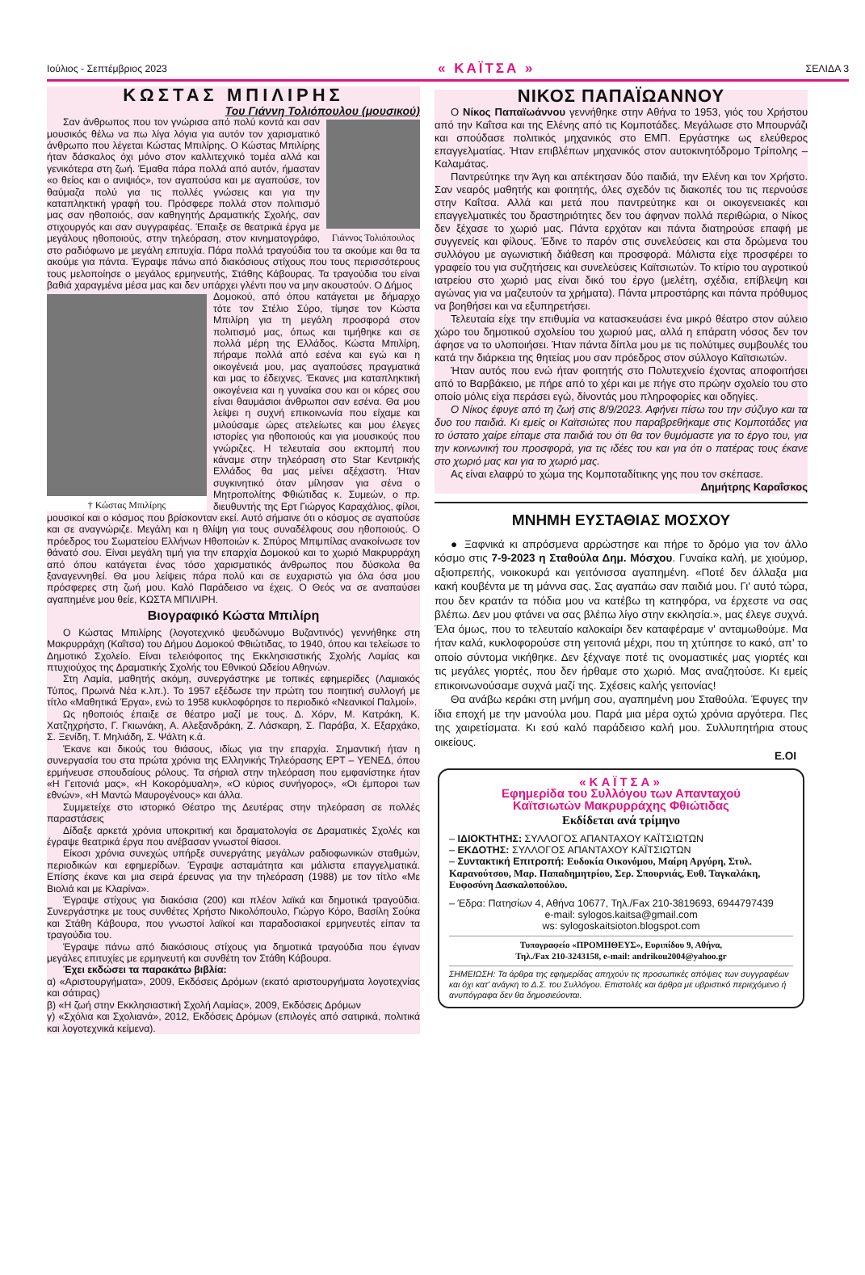Ιούλιος - Σεπτέμβριος 2023 « ΚΑΪΤΣΑ » ΣΕΛΙΔΑ 3
ΚΩΣΤΑΣ ΜΠΙΛΙΡΗΣ
Του Γιάννη Τολιόπουλου (μουσικού)
Γιάννος Τολιόπουλος
Σαν άνθρωπος που τον γνώρισα από πολύ κοντά και σαν μουσικός θέλω να πω λίγα λόγια για αυτόν τον χαρισματικό άνθρωπο που λέγεται Κώστας Μπιλίρης. Ο Κώστας Μπιλίρης ήταν δάσκαλος όχι μόνο στον καλλιτεχνικό τομέα αλλά και γενικότερα στη ζωή. Έμαθα πάρα πολλά από αυτόν, ήμασταν «ο θείος και ο ανιψιός», τον αγαπούσα και με αγαπούσε, τον θαύμαζα πολύ για τις πολλές γνώσεις και για την καταπληκτική γραφή του. Πρόσφερε πολλά στον πολιτισμό μας σαν ηθοποιός, σαν καθηγητής Δραματικής Σχολής, σαν στιχουργός και σαν συγγραφέας. Έπαιξε σε θεατρικά έργα με μεγάλους ηθοποιούς, στην τηλεόραση, στον κινηματογράφο, στο ραδιόφωνο με μεγάλη επιτυχία. Πάρα πολλά τραγούδια του τα ακούμε και θα τα ακούμε για πάντα. Έγραψε πάνω από διακόσιους στίχους που τους περισσότερους τους μελοποίησε ο μεγάλος ερμηνευτής, Στάθης Κάβουρας. Τα τραγούδια του είναι βαθιά χαραγμένα μέσα μας και δεν υπάρχει γλέντι που να μην ακουστούν. Ο Δήμος
† Κώστας Μπιλίρης
Δομοκού, από όπου κατάγεται με δήμαρχο τότε τον Στέλιο Σύρο, τίμησε τον Κώστα Μπιλίρη για τη μεγάλη προσφορά στον πολιτισμό μας, όπως και τιμήθηκε και σε πολλά μέρη της Ελλάδος. Κώστα Μπιλίρη, πήραμε πολλά από εσένα και εγώ και η οικογένειά μου, μας αγαπούσες πραγματικά και μας το έδειχνες. Έκανες μια καταπληκτική οικογένεια και η γυναίκα σου και οι κόρες σου είναι θαυμάσιοι άνθρωποι σαν εσένα. Θα μου λείψει η συχνή επικοινωνία που είχαμε και μιλούσαμε ώρες ατελείωτες και μου έλεγες ιστορίες για ηθοποιούς και για μουσικούς που γνώριζες. Η τελευταία σου εκπομπή που κάναμε στην τηλεόραση στο Star Κεντρικής Ελλάδος θα μας μείνει αξέχαστη. Ήταν συγκινητικό όταν μίλησαν για σένα ο Μητροπολίτης Φθιώτιδας κ. Συμεών, ο πρ. διευθυντής της Ερτ Γιώργος Καραχάλιος, φίλοι, μουσικοί και ο κόσμος που βρίσκονταν εκεί. Αυτό σήμαινε ότι ο κόσμος σε αγαπούσε και σε αναγνώριζε. Μεγάλη και η θλίψη για τους συναδέλφους σου ηθοποιούς. Ο πρόεδρος του Σωματείου Ελλήνων Ηθοποιών κ. Σπύρος Μπιμπίλας ανακοίνωσε τον θάνατό σου. Είναι μεγάλη τιμή για την επαρχία Δομοκού και το χωριό Μακρυρράχη από όπου κατάγεται ένας τόσο χαρισματικός άνθρωπος που δύσκολα θα ξαναγεννηθεί. Θα μου λείψεις πάρα πολύ και σε ευχαριστώ για όλα όσα μου πρόσφερες στη ζωή μου. Καλό Παράδεισο να έχεις. Ο Θεός να σε αναπαύσει αγαπημένε μου θείε, ΚΩΣΤΑ ΜΠΙΛΙΡΗ.
Βιογραφικό Κώστα Μπιλίρη
Ο Κώστας Μπιλίρης (λογοτεχνικό ψευδώνυμο Βυζαντινός) γεννήθηκε στη Μακρυρράχη (Καΐτσα) του Δήμου Δομοκού Φθιώτιδας, το 1940, όπου και τελείωσε το Δημοτικό Σχολείο. Είναι τελειόφοιτος της Εκκλησιαστικής Σχολής Λαμίας και πτυχιούχος της Δραματικής Σχολής του Εθνικού Ωδείου Αθηνών.
Στη Λαμία, μαθητής ακόμη, συνεργάστηκε με τοπικές εφημερίδες (Λαμιακός Τύπος, Πρωινά Νέα κ.λπ.). Το 1957 εξέδωσε την πρώτη του ποιητική συλλογή με τίτλο «Μαθητικά Έργα», ενώ το 1958 κυκλοφόρησε το περιοδικό «Νεανικοί Παλμοί».
Ως ηθοποιός έπαιξε σε θέατρο μαζί με τους. Δ. Χόρν, Μ. Κατράκη, Κ. Χατζηχρήστο, Γ. Γκιωνάκη, Α. Αλεξανδράκη, Ζ. Λάσκαρη, Σ. Παράβα, Χ. Εξαρχάκο, Σ. Ξενίδη, Τ. Μηλιάδη, Σ. Ψάλτη κ.ά.
Έκανε και δικούς του θιάσους, ιδίως για την επαρχία. Σημαντική ήταν η συνεργασία του στα πρώτα χρόνια της Ελληνικής Τηλεόρασης ΕΡΤ – ΥΕΝΕΔ, όπου ερμήνευσε σπουδαίους ρόλους. Τα σήριαλ στην τηλεόραση που εμφανίστηκε ήταν «Η Γειτονιά μας», «Η Κοκορόμυαλη», «Ο κύριος συνήγορος», «Οι έμποροι των εθνών», «Η Μαντώ Μαυρογένους» και άλλα.
Συμμετείχε στο ιστορικό Θέατρο της Δευτέρας στην τηλεόραση σε πολλές παραστάσεις
Δίδαξε αρκετά χρόνια υποκριτική και δραματολογία σε Δραματικές Σχολές και έγραψε θεατρικά έργα που ανέβασαν γνωστοί θίασοι.
Είκοσι χρόνια συνεχώς υπήρξε συνεργάτης μεγάλων ραδιοφωνικών σταθμών, περιοδικών και εφημερίδων. Έγραψε ασταμάτητα και μάλιστα επαγγελματικά. Επίσης έκανε και μια σειρά έρευνας για την τηλεόραση (1988) με τον τίτλο «Με Βιολιά και με Κλαρίνα».
Έγραψε στίχους για διακόσια (200) και πλέον λαϊκά και δημοτικά τραγούδια. Συνεργάστηκε με τους συνθέτες Χρήστο Νικολόπουλο, Γιώργο Κόρο, Βασίλη Σούκα και Στάθη Κάβουρα, που γνωστοί λαϊκοί και παραδοσιακοί ερμηνευτές είπαν τα τραγούδια του.
Έγραψε πάνω από διακόσιους στίχους για δημοτικά τραγούδια που έγιναν μεγάλες επιτυχίες με ερμηνευτή και συνθέτη τον Στάθη Κάβουρα.
Έχει εκδώσει τα παρακάτω βιβλία:
α) «Αριστουργήματα», 2009, Εκδόσεις Δρόμων (εκατό αριστουργήματα λογοτεχνίας και σάτιρας)
β) «Η ζωή στην Εκκλησιαστική Σχολή Λαμίας», 2009, Εκδόσεις Δρόμων
γ) «Σχόλια και Σχολιανά», 2012, Εκδόσεις Δρόμων (επιλογές από σατιρικά, πολιτικά και λογοτεχνικά κείμενα).
ΝΙΚΟΣ ΠΑΠΑΪΩΑΝΝΟΥ
Ο Νίκος Παπαϊωάννου γεννήθηκε στην Αθήνα το 1953, γιός του Χρήστου από την Καΐτσα και της Ελένης από τις Κομποτάδες. Μεγάλωσε στο Μπουρνάζι και σπούδασε πολιτικός μηχανικός στο ΕΜΠ. Εργάστηκε ως ελεύθερος επαγγελματίας. Ήταν επιβλέπων μηχανικός στον αυτοκινητόδρομο Τρίπολης – Καλαμάτας.
Παντρεύτηκε την Άγη και απέκτησαν δύο παιδιά, την Ελένη και τον Χρήστο. Σαν νεαρός μαθητής και φοιτητής, όλες σχεδόν τις διακοπές του τις περνούσε στην Καΐτσα. Αλλά και μετά που παντρεύτηκε και οι οικογενειακές και επαγγελματικές του δραστηριότητες δεν του άφηναν πολλά περιθώρια, ο Νίκος δεν ξέχασε το χωριό μας. Πάντα ερχόταν και πάντα διατηρούσε επαφή με συγγενείς και φίλους. Έδινε το παρόν στις συνελεύσεις και στα δρώμενα του συλλόγου με αγωνιστική διάθεση και προσφορά. Μάλιστα είχε προσφέρει το γραφείο του για συζητήσεις και συνελεύσεις Καϊτσιωτών. Το κτίριο του αγροτικού ιατρείου στο χωριό μας είναι δικό του έργο (μελέτη, σχέδια, επίβλεψη και αγώνας για να μαζευτούν τα χρήματα). Πάντα μπροστάρης και πάντα πρόθυμος να βοηθήσει και να εξυπηρετήσει.
Τελευταία είχε την επιθυμία να κατασκευάσει ένα μικρό θέατρο στον αύλειο χώρο του δημοτικού σχολείου του χωριού μας, αλλά η επάρατη νόσος δεν τον άφησε να το υλοποιήσει. Ήταν πάντα δίπλα μου με τις πολύτιμες συμβουλές του κατά την διάρκεια της θητείας μου σαν πρόεδρος στον σύλλογο Καϊτσιωτών.
Ήταν αυτός που ενώ ήταν φοιτητής στο Πολυτεχνείο έχοντας αποφοιτήσει από το Βαρβάκειο, με πήρε από το χέρι και με πήγε στο πρώην σχολείο του στο οποίο μόλις είχα περάσει εγώ, δίνοντάς μου πληροφορίες και οδηγίες.
Ο Νίκος έφυγε από τη ζωή στις 8/9/2023. Αφήνει πίσω του την σύζυγο και τα δυο του παιδιά. Κι εμείς οι Καϊτσιώτες που παραβρεθήκαμε στις Κομποτάδες για το ύστατο χαίρε είπαμε στα παιδιά του ότι θα τον θυμόμαστε για το έργο του, για την κοινωνική του προσφορά, για τις ιδέες του και για ότι ο πατέρας τους έκανε στο χωριό μας και για το χωριό μας.
Ας είναι ελαφρύ το χώμα της Κομποταδίτικης γης που τον σκέπασε.
Δημήτρης Καραΐσκος
ΜΝΗΜΗ ΕΥΣΤΑΘΙΑΣ ΜΟΣΧΟΥ
● Ξαφνικά κι απρόσμενα αρρώστησε και πήρε το δρόμο για τον άλλο κόσμο στις 7-9-2023 η Σταθούλα Δημ. Μόσχου. Γυναίκα καλή, με χιούμορ, αξιοπρεπής, νοικοκυρά και γειτόνισσα αγαπημένη. «Ποτέ δεν άλλαξα μια κακή κουβέντα με τη μάννα σας. Σας αγαπάω σαν παιδιά μου. Γι' αυτό τώρα, που δεν κρατάν τα πόδια μου να κατέβω τη κατηφόρα, να έρχεστε να σας βλέπω. Δεν μου φτάνει να σας βλέπω λίγο στην εκκλησία.», μας έλεγε συχνά. Έλα όμως, που το τελευταίο καλοκαίρι δεν καταφέραμε ν' ανταμωθούμε. Μα ήταν καλά, κυκλοφορούσε στη γειτονιά μέχρι, που τη χτύπησε το κακό, απ' το οποίο σύντομα νικήθηκε. Δεν ξέχναγε ποτέ τις ονομαστικές μας γιορτές και τις μεγάλες γιορτές, που δεν ήρθαμε στο χωριό. Μας αναζητούσε. Κι εμείς επικοινωνούσαμε συχνά μαζί της. Σχέσεις καλής γειτονίας!
Θα ανάβω κεράκι στη μνήμη σου, αγαπημένη μου Σταθούλα. Έφυγες την ίδια εποχή με την μανούλα μου. Παρά μια μέρα οχτώ χρόνια αργότερα. Πες της χαιρετίσματα. Κι εσύ καλό παράδεισο καλή μου. Συλλυπητήρια στους οικείους.
Ε.ΟΙ
«ΚΑΪΤΣΑ»
Εφημερίδα του Συλλόγου των Απανταχού
Καϊτσιωτών Μακρυρράχης Φθιώτιδας
Εκδίδεται ανά τρίμηνο
– ΙΔΙΟΚΤΗΤΗΣ: ΣΥΛΛΟΓΟΣ ΑΠΑΝΤΑΧΟΥ ΚΑΪΤΣΙΩΤΩΝ
– ΕΚΔΟΤΗΣ: ΣΥΛΛΟΓΟΣ ΑΠΑΝΤΑΧΟΥ ΚΑΪΤΣΙΩΤΩΝ
– Συντακτική Επιτροπή: Ευδοκία Οικονόμου, Μαίρη Αργύρη, Στυλ. Καρανούτσου, Μαρ. Παπαδημητρίου, Σερ. Σπουρνιάς, Ευθ. Ταγκαλάκη, Ευφοσύνη Δασκαλοπούλου.
– Έδρα: Πατησίων 4, Αθήνα 10677, Τηλ./Fax 210-3819693, 6944797439
e-mail: sylogos.kaitsa@gmail.com
ws: sylogoskaitsioton.blogspot.com
Τυπογραφείο «ΠΡΟΜΗΘΕΥΣ», Ευριπίδου 9, Αθήνα,
Τηλ./Fax 210-3243158, e-mail: andrikou2004@yahoo.gr
ΣΗΜΕΙΩΣΗ: Τα άρθρα της εφημερίδας απηχούν τις προσωπικές απόψεις των συγγραφέων και όχι κατ' ανάγκη το Δ.Σ. του Συλλόγου. Επιστολές και άρθρα με υβριστικό περιεχόμενο ή ανυπόγραφα δεν θα δημοσιεύονται.